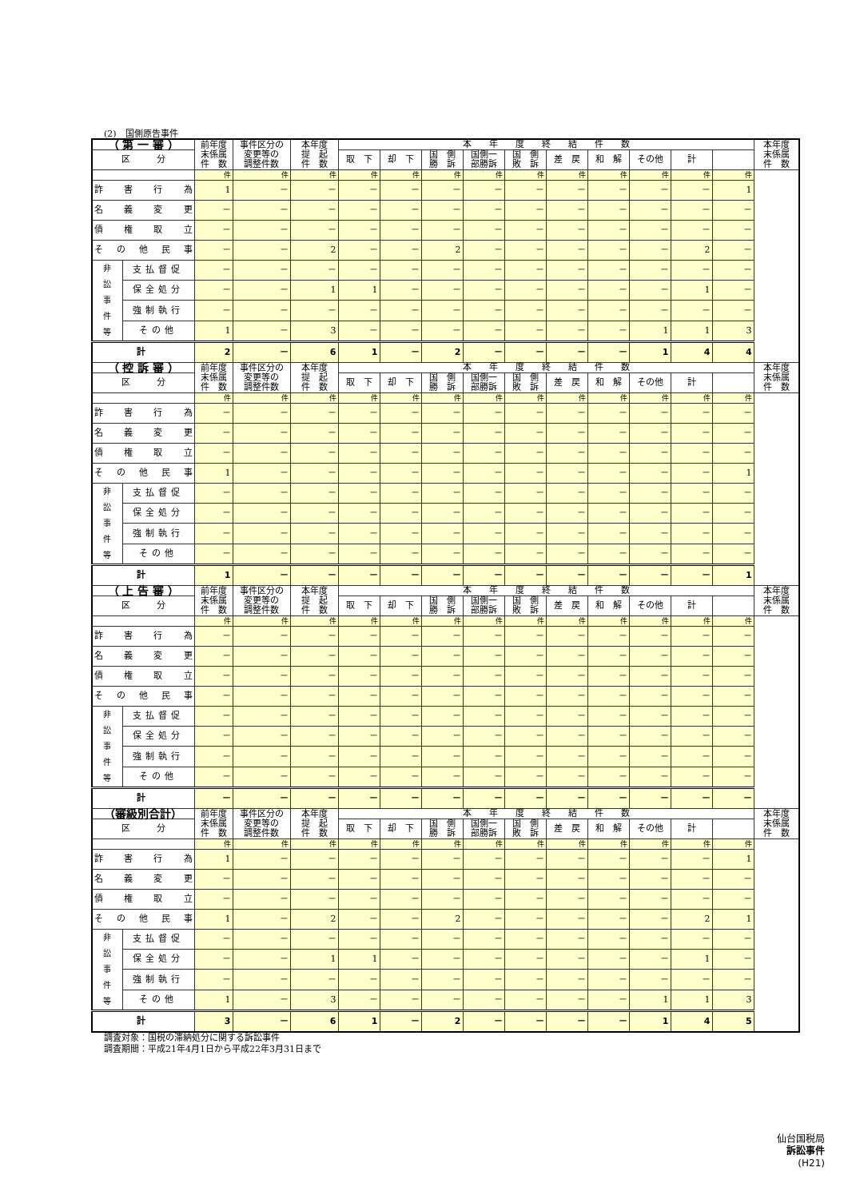(2)　国側原告事件
| （ 第 一 審 ） | | 前年度 末係属 件 数 | 事件区分の 変更等の 調整件数 | 本年度 提 起 件 数 | 本 年 度 終 結 件 数 | | | | | | | | | | 本年度 末係属 件 数 |
| --- | --- | --- | --- | --- | --- | --- | --- | --- | --- | --- | --- | --- | --- | --- | --- |
| | | | | | 取 下 | 却 下 | 国 側 勝 訴 | 国側一 部勝訴 | 国 側 敗 訴 | 差 戻 | 和 解 | その他 | 計 | | |
| 区 分 | | | | | | | | | | | | | | | |
| | | 件 | 件 | 件 | 件 | 件 | 件 | 件 | 件 | 件 | 件 | 件 | 件 | 件 | |
| 詐害行為 | | 1 | － | － | － | － | － | － | － | － | － | － | － | 1 | |
| 名義変更 | | － | － | － | － | － | － | － | － | － | － | － | － | － | |
| 債権取立 | | － | － | － | － | － | － | － | － | － | － | － | － | － | |
| その他民事 | | － | － | 2 | － | － | 2 | － | － | － | － | － | 2 | － | |
| 非 訟 事 件 等 | 支払督促 | － | － | － | － | － | － | － | － | － | － | － | － | － | |
| | 保全処分 | － | － | 1 | 1 | － | － | － | － | － | － | － | 1 | － | |
| | 強制執行 | － | － | － | － | － | － | － | － | － | － | － | － | － | |
| | その他 | 1 | － | 3 | － | － | － | － | － | － | － | 1 | 1 | 3 | |
| 計 | | 2 | － | 6 | 1 | － | 2 | － | － | － | － | 1 | 4 | 4 | |
| （ 控 訴 審 ） | | 前年度 末係属 件 数 | 事件区分の 変更等の 調整件数 | 本年度 提 起 件 数 | 本 年 度 終 結 件 数 | | | | | | | | | | 本年度 末係属 件 数 |
| | | | | | 取 下 | 却 下 | 国 側 勝 訴 | 国側一 部勝訴 | 国 側 敗 訴 | 差 戻 | 和 解 | その他 | 計 | | |
| 区 分 | | | | | | | | | | | | | | | |
| | | 件 | 件 | 件 | 件 | 件 | 件 | 件 | 件 | 件 | 件 | 件 | 件 | 件 | |
| 詐害行為 | | － | － | － | － | － | － | － | － | － | － | － | － | － | |
| 名義変更 | | － | － | － | － | － | － | － | － | － | － | － | － | － | |
| 債権取立 | | － | － | － | － | － | － | － | － | － | － | － | － | － | |
| その他民事 | | 1 | － | － | － | － | － | － | － | － | － | － | － | 1 | |
| 非 訟 事 件 等 | 支払督促 | － | － | － | － | － | － | － | － | － | － | － | － | － | |
| | 保全処分 | － | － | － | － | － | － | － | － | － | － | － | － | － | |
| | 強制執行 | － | － | － | － | － | － | － | － | － | － | － | － | － | |
| | その他 | － | － | － | － | － | － | － | － | － | － | － | － | － | |
| 計 | | 1 | － | － | － | － | － | － | － | － | － | － | － | 1 | |
| （ 上 告 審 ） | | 前年度 末係属 件 数 | 事件区分の 変更等の 調整件数 | 本年度 提 起 件 数 | 本 年 度 終 結 件 数 | | | | | | | | | | 本年度 末係属 件 数 |
| | | | | | 取 下 | 却 下 | 国 側 勝 訴 | 国側一 部勝訴 | 国 側 敗 訴 | 差 戻 | 和 解 | その他 | 計 | | |
| 区 分 | | | | | | | | | | | | | | | |
| | | 件 | 件 | 件 | 件 | 件 | 件 | 件 | 件 | 件 | 件 | 件 | 件 | 件 | |
| 詐害行為 | | － | － | － | － | － | － | － | － | － | － | － | － | － | |
| 名義変更 | | － | － | － | － | － | － | － | － | － | － | － | － | － | |
| 債権取立 | | － | － | － | － | － | － | － | － | － | － | － | － | － | |
| その他民事 | | － | － | － | － | － | － | － | － | － | － | － | － | － | |
| 非 訟 事 件 等 | 支払督促 | － | － | － | － | － | － | － | － | － | － | － | － | － | |
| | 保全処分 | － | － | － | － | － | － | － | － | － | － | － | － | － | |
| | 強制執行 | － | － | － | － | － | － | － | － | － | － | － | － | － | |
| | その他 | － | － | － | － | － | － | － | － | － | － | － | － | － | |
| 計 | | － | － | － | － | － | － | － | － | － | － | － | － | － | |
| （審級別合計） | | 前年度 末係属 件 数 | 事件区分の 変更等の 調整件数 | 本年度 提 起 件 数 | 本 年 度 終 結 件 数 | | | | | | | | | | 本年度 末係属 件 数 |
| | | | | | 取 下 | 却 下 | 国 側 勝 訴 | 国側一 部勝訴 | 国 側 敗 訴 | 差 戻 | 和 解 | その他 | 計 | | |
| 区 分 | | | | | | | | | | | | | | | |
| | | 件 | 件 | 件 | 件 | 件 | 件 | 件 | 件 | 件 | 件 | 件 | 件 | 件 | |
| 詐害行為 | | 1 | － | － | － | － | － | － | － | － | － | － | － | 1 | |
| 名義変更 | | － | － | － | － | － | － | － | － | － | － | － | － | － | |
| 債権取立 | | － | － | － | － | － | － | － | － | － | － | － | － | － | |
| その他民事 | | 1 | － | 2 | － | － | 2 | － | － | － | － | － | 2 | 1 | |
| 非 訟 事 件 等 | 支払督促 | － | － | － | － | － | － | － | － | － | － | － | － | － | |
| | 保全処分 | － | － | 1 | 1 | － | － | － | － | － | － | － | 1 | － | |
| | 強制執行 | － | － | － | － | － | － | － | － | － | － | － | － | － | |
| | その他 | 1 | － | 3 | － | － | － | － | － | － | － | 1 | 1 | 3 | |
| 計 | | 3 | － | 6 | 1 | － | 2 | － | － | － | － | 1 | 4 | 5 | |
調査対象：国税の滞納処分に関する訴訟事件
調査期間：平成21年4月1日から平成22年3月31日まで
仙台国税局
訴訟事件
(H21)